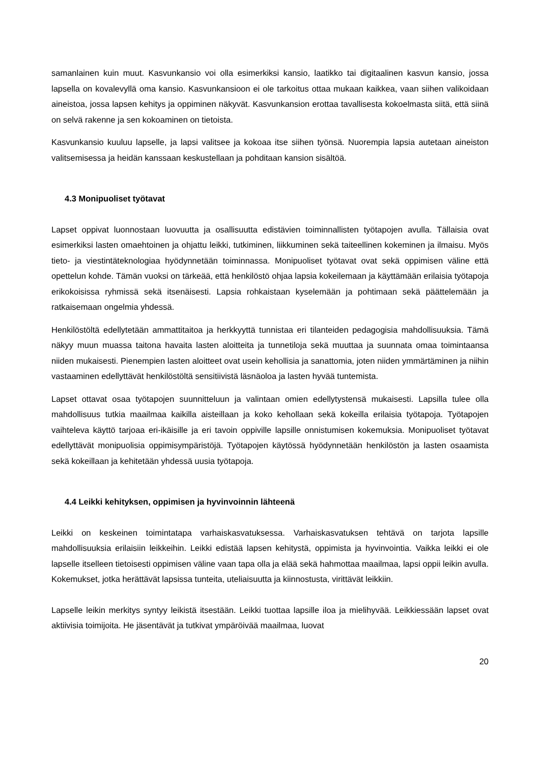samanlainen kuin muut. Kasvunkansio voi olla esimerkiksi kansio, laatikko tai digitaalinen kasvun kansio, jossa lapsella on kovalevyllä oma kansio. Kasvunkansioon ei ole tarkoitus ottaa mukaan kaikkea, vaan siihen valikoidaan aineistoa, jossa lapsen kehitys ja oppiminen näkyvät. Kasvunkansion erottaa tavallisesta kokoelmasta siitä, että siinä on selvä rakenne ja sen kokoaminen on tietoista.
Kasvunkansio kuuluu lapselle, ja lapsi valitsee ja kokoaa itse siihen työnsä. Nuorempia lapsia autetaan aineiston valitsemisessa ja heidän kanssaan keskustellaan ja pohditaan kansion sisältöä.
4.3 Monipuoliset työtavat
Lapset oppivat luonnostaan luovuutta ja osallisuutta edistävien toiminnallisten työtapojen avulla. Tällaisia ovat esimerkiksi lasten omaehtoinen ja ohjattu leikki, tutkiminen, liikkuminen sekä taiteellinen kokeminen ja ilmaisu. Myös tieto- ja viestintäteknologiaa hyödynnetään toiminnassa. Monipuoliset työtavat ovat sekä oppimisen väline että opettelun kohde. Tämän vuoksi on tärkeää, että henkilöstö ohjaa lapsia kokeilemaan ja käyttämään erilaisia työtapoja erikokoisissa ryhmissä sekä itsenäisesti. Lapsia rohkaistaan kyselemään ja pohtimaan sekä päättelemään ja ratkaisemaan ongelmia yhdessä.
Henkilöstöltä edellytetään ammattitaitoa ja herkkyyttä tunnistaa eri tilanteiden pedagogisia mahdollisuuksia. Tämä näkyy muun muassa taitona havaita lasten aloitteita ja tunnetiloja sekä muuttaa ja suunnata omaa toimintaansa niiden mukaisesti. Pienempien lasten aloitteet ovat usein kehollisia ja sanattomia, joten niiden ymmärtäminen ja niihin vastaaminen edellyttävät henkilöstöltä sensitiivistä läsnäoloa ja lasten hyvää tuntemista.
Lapset ottavat osaa työtapojen suunnitteluun ja valintaan omien edellytystensä mukaisesti. Lapsilla tulee olla mahdollisuus tutkia maailmaa kaikilla aisteillaan ja koko kehollaan sekä kokeilla erilaisia työtapoja. Työtapojen vaihteleva käyttö tarjoaa eri-ikäisille ja eri tavoin oppiville lapsille onnistumisen kokemuksia. Monipuoliset työtavat edellyttävät monipuolisia oppimisympäristöjä. Työtapojen käytössä hyödynnetään henkilöstön ja lasten osaamista sekä kokeillaan ja kehitetään yhdessä uusia työtapoja.
4.4 Leikki kehityksen, oppimisen ja hyvinvoinnin lähteenä
Leikki on keskeinen toimintatapa varhaiskasvatuksessa. Varhaiskasvatuksen tehtävä on tarjota lapsille mahdollisuuksia erilaisiin leikkeihin. Leikki edistää lapsen kehitystä, oppimista ja hyvinvointia. Vaikka leikki ei ole lapselle itselleen tietoisesti oppimisen väline vaan tapa olla ja elää sekä hahmottaa maailmaa, lapsi oppii leikin avulla. Kokemukset, jotka herättävät lapsissa tunteita, uteliaisuutta ja kiinnostusta, virittävät leikkiin.
Lapselle leikin merkitys syntyy leikistä itsestään. Leikki tuottaa lapsille iloa ja mielihyvää. Leikkiessään lapset ovat aktiivisia toimijoita. He jäsentävät ja tutkivat ympäröivää maailmaa, luovat
20